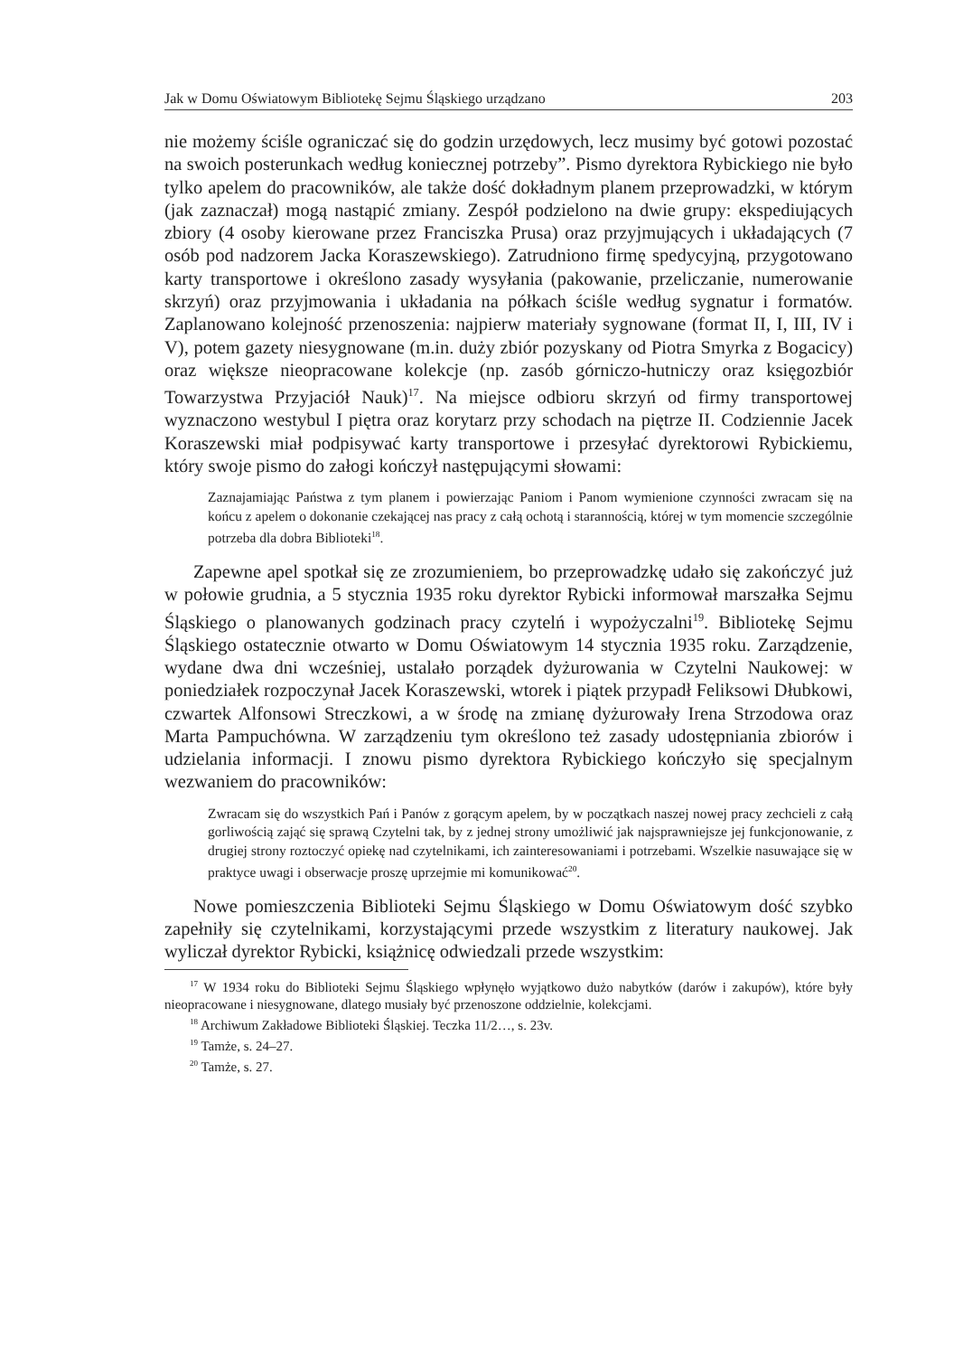Jak w Domu Oświatowym Bibliotekę Sejmu Śląskiego urządzano 203
nie możemy ściśle ograniczać się do godzin urzędowych, lecz musimy być gotowi pozostać na swoich posterunkach według koniecznej potrzeby”. Pismo dyrektora Rybickiego nie było tylko apelem do pracowników, ale także dość dokładnym planem przeprowadzki, w którym (jak zaznaczał) mogą nastąpić zmiany. Zespół podzielono na dwie grupy: ekspediujących zbiory (4 osoby kierowane przez Franciszka Prusa) oraz przyjmujących i układających (7 osób pod nadzorem Jacka Koraszewskiego). Zatrudniono firmę spedycyjną, przygotowano karty transportowe i określono zasady wysyłania (pakowanie, przeliczanie, numerowanie skrzyń) oraz przyjmowania i układania na półkach ściśle według sygnatur i formatów. Zaplanowano kolejność przenoszenia: najpierw materiały sygnowane (format II, I, III, IV i V), potem gazety niesygnowane (m.in. duży zbiór pozyskany od Piotra Smyrka z Bogacicy) oraz większe nieopracowane kolekcje (np. zasób górniczo-hutniczy oraz księgozbiór Towarzystwa Przyjaciół Nauk)<sup>17</sup>. Na miejsce odbioru skrzyń od firmy transportowej wyznaczono westybul I piętra oraz korytarz przy schodach na piętrze II. Codziennie Jacek Koraszewski miał podpisywać karty transportowe i przesyłać dyrektorowi Rybickiemu, który swoje pismo do załogi kończył następującymi słowami:
Zaznajamiając Państwa z tym planem i powierzając Paniom i Panom wymienione czynności zwracam się na końcu z apelem o dokonanie czekającej nas pracy z całą ochotą i starannością, której w tym momencie szczególnie potrzeba dla dobra Biblioteki<sup>18</sup>.
Zapewne apel spotkał się ze zrozumieniem, bo przeprowadzkę udało się zakończyć już w połowie grudnia, a 5 stycznia 1935 roku dyrektor Rybicki informował marszałka Sejmu Śląskiego o planowanych godzinach pracy czytelń i wypożyczalni<sup>19</sup>. Bibliotekę Sejmu Śląskiego ostatecznie otwarto w Domu Oświatowym 14 stycznia 1935 roku. Zarządzenie, wydane dwa dni wcześniej, ustalało porządek dyżurowania w Czytelni Naukowej: w poniedziałek rozpoczynał Jacek Koraszewski, wtorek i piątek przypadł Feliksowi Dłubkowi, czwartek Alfonsowi Streczkowi, a w środę na zmianę dyżurowały Irena Strzodowa oraz Marta Pampuchówna. W zarządzeniu tym określono też zasady udostępniania zbiorów i udzielania informacji. I znowu pismo dyrektora Rybickiego kończyło się specjalnym wezwaniem do pracowników:
Zwracam się do wszystkich Pań i Panów z gorącym apelem, by w początkach naszej nowej pracy zechcieli z całą gorliwością zająć się sprawą Czytelni tak, by z jednej strony umożliwić jak najsprawniejsze jej funkcjonowanie, z drugiej strony roztoczyć opiekę nad czytelnikami, ich zainteresowaniami i potrzebami. Wszelkie nasuwające się w praktyce uwagi i obserwacje proszę uprzejmie mi komunikować<sup>20</sup>.
Nowe pomieszczenia Biblioteki Sejmu Śląskiego w Domu Oświatowym dość szybko zapełniły się czytelnikami, korzystającymi przede wszystkim z literatury naukowej. Jak wyliczał dyrektor Rybicki, książnicę odwiedzali przede wszystkim:
<sup>17</sup> W 1934 roku do Biblioteki Sejmu Śląskiego wpłynęło wyjątkowo dużo nabytków (darów i zakupów), które były nieopracowane i niesygnowane, dlatego musiały być przenoszone oddzielnie, kolekcjami.
<sup>18</sup> Archiwum Zakładowe Biblioteki Śląskiej. Teczka 11/2…, s. 23v.
<sup>19</sup> Tamże, s. 24–27.
<sup>20</sup> Tamże, s. 27.